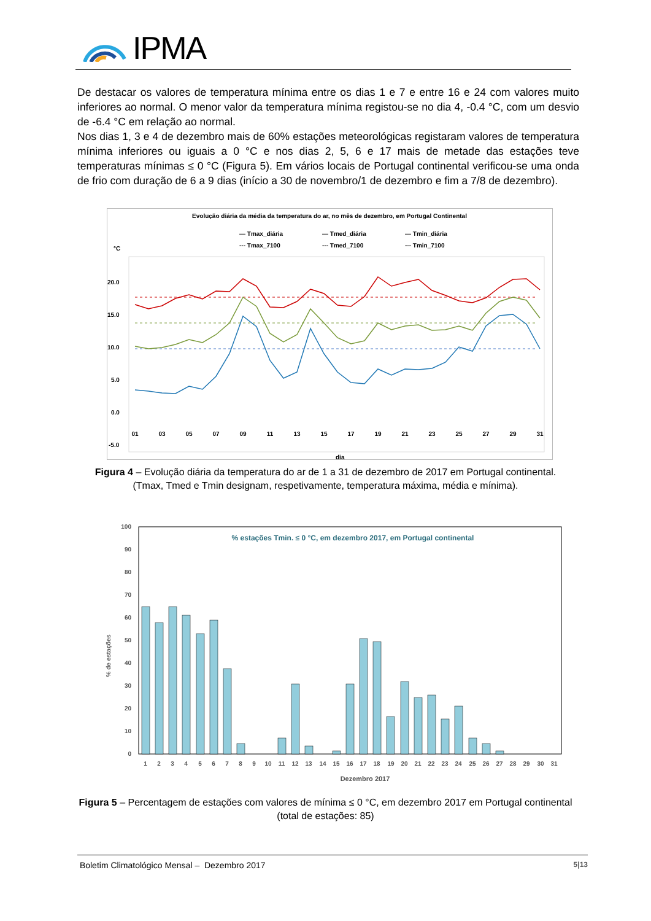IPMA
De destacar os valores de temperatura mínima entre os dias 1 e 7 e entre 16 e 24 com valores muito inferiores ao normal. O menor valor da temperatura mínima registou-se no dia 4, -0.4 °C, com um desvio de -6.4 °C em relação ao normal.
Nos dias 1, 3 e 4 de dezembro mais de 60% estações meteorológicas registaram valores de temperatura mínima inferiores ou iguais a 0 °C e nos dias 2, 5, 6 e 17 mais de metade das estações teve temperaturas mínimas ≤ 0 °C (Figura 5). Em vários locais de Portugal continental verificou-se uma onda de frio com duração de 6 a 9 dias (início a 30 de novembro/1 de dezembro e fim a 7/8 de dezembro).
Evolução diária da média da temperatura do ar, no mês de dezembro, em Portugal Continental
— Tmax_diária
— Tmed_diária
— Tmin_diária
--- Tmax_7100
--- Tmed_7100
--- Tmin_7100
°C
20.0
15.0
10.0
5.0
0.0
-5.0
dia
01
03
05
07
09
11
13
15
17
19
21
23
25
27
29
31
Figura 4 – Evolução diária da temperatura do ar de 1 a 31 de dezembro de 2017 em Portugal continental.
(Tmax, Tmed e Tmin designam, respetivamente, temperatura máxima, média e mínima).
% de estações
100
90
80
70
60
50
40
30
20
10
0
% estações Tmin. ≤ 0 °C, em dezembro 2017, em Portugal continental
1
2
3
4
5
6
7
8
9
10
11
12
13
14
15
16
17
18
19
20
21
22
23
24
25
26
27
28
29
30
31
Dezembro 2017
Figura 5 – Percentagem de estações com valores de mínima ≤ 0 °C, em dezembro 2017 em Portugal continental
(total de estações: 85)
Boletim Climatológico Mensal – Dezembro 2017 5|13